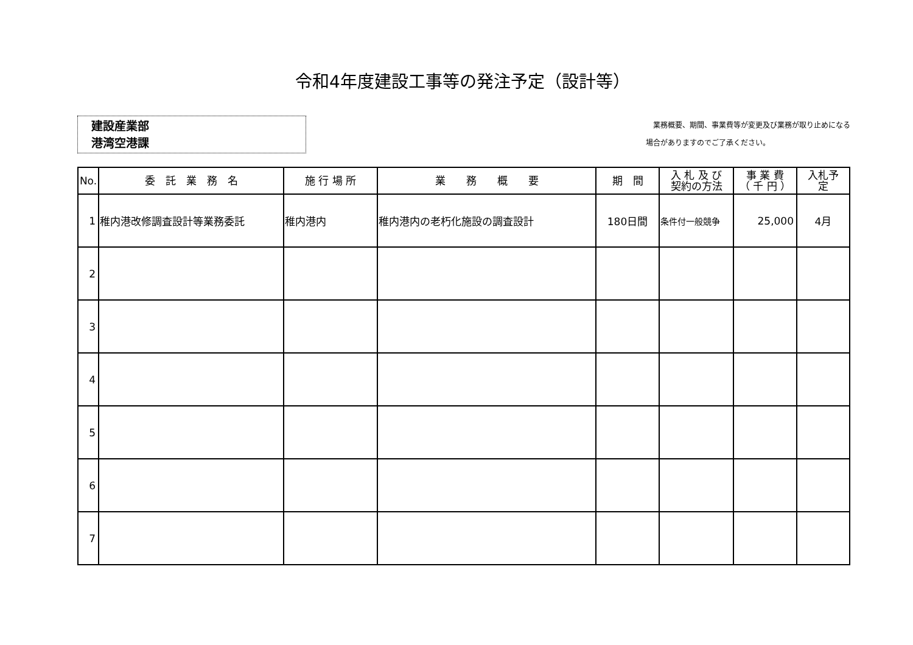令和4年度建設工事等の発注予定（設計等）
建設産業部
港湾空港課
　業務概要、期間、事業費等が変更及び業務が取り止めになる
場合がありますのでご了承ください。
| No. | 委 託 業 務 名 | 施 行 場 所 | 業 務 概 要 | 期 間 | 入 札 及 び 契約の方法 | 事 業 費 （ 千 円 ） | 入札予 定 |
| --- | --- | --- | --- | --- | --- | --- | --- |
| 1 | 稚内港改修調査設計等業務委託 | 稚内港内 | 稚内港内の老朽化施設の調査設計 | 180日間 | 条件付一般競争 | 25,000 | 4月 |
| 2 | | | | | | | |
| 3 | | | | | | | |
| 4 | | | | | | | |
| 5 | | | | | | | |
| 6 | | | | | | | |
| 7 | | | | | | | |